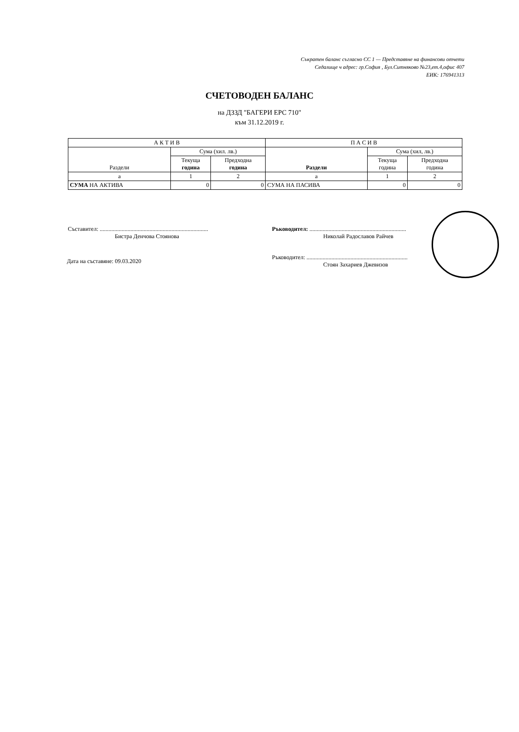Съкратен баланс съгласно СС 1 — Представяне на финансови отчети
Седалище ч адрес: гр.София , Бул.Ситняково №23,ет.4,офис 407
ЕИК: 176941313
СЧЕТОВОДЕН БАЛАНС
на ДЗЗД "БАГЕРИ ЕРС 710"
към 31.12.2019 г.
| А К Т И В | | | П А С И В | | |
| --- | --- | --- | --- | --- | --- |
| Раздели | Сума (хил. лв.) | | Раздели | Сума (хил, лв.) | |
| | Текуща година | Предходна година | | Текуща година | Предходна година |
| а | 1 | 2 | а | 1 | 2 |
| СУМА НА АКТИВА | 0 | 0 | СУМА НА ПАСИВА | 0 | 0 |
Съставител: ..........................................................................
Бистра Денчова Стоянова
Дата на съставяне: 09.03.2020
Ръководител: ..................................................................
Николай Радославов Райчев
Ръководител: .....................................................................
Стоян Захариев Джевизов